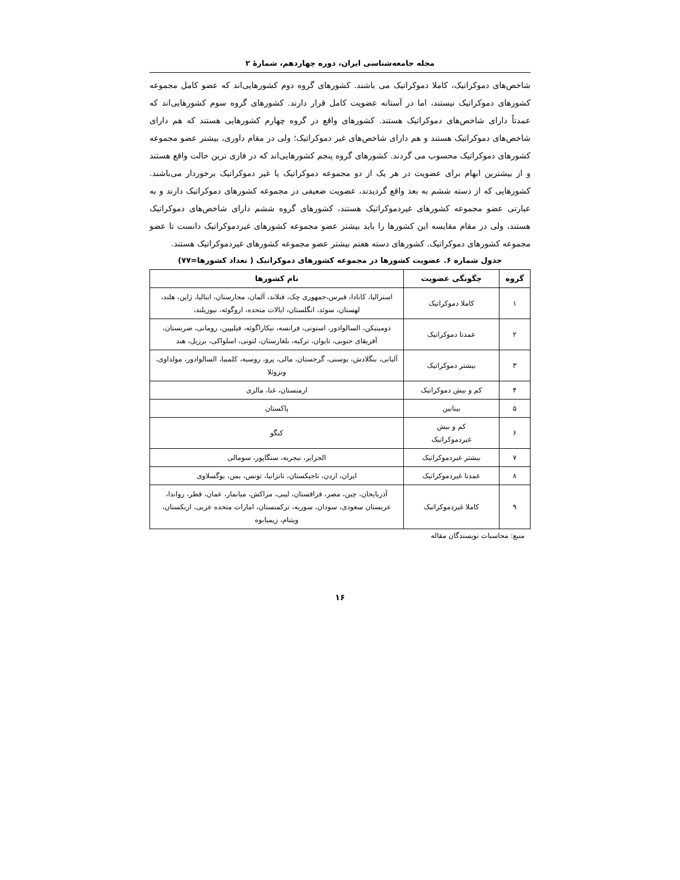مجله جامعه‌شناسی ایران، دوره چهاردهم، شمارهٔ ۲
شاخص‌های دموکراتیک، کاملا دموکراتیک می باشند. کشورهای گروه دوم کشورهایی‌اند که عضو کامل مجموعه کشورهای دموکراتیک نیستند، اما در آستانه عضویت کامل قرار دارند. کشورهای گروه سوم کشورهایی‌اند که عمدتاً دارای شاخص‌های دموکراتیک هستند. کشورهای واقع در گروه چهارم کشورهایی هستند که هم دارای شاخص‌های دموکراتیک هستند و هم دارای شاخص‌های غیر دموکراتیک؛ ولی در مقام داوری، بیشتر عضو مجموعه کشورهای دموکراتیک محسوب می گردند. کشورهای گروه پنجم کشورهایی‌اند که در فازی ترین حالت واقع هستند و از بیشترین ابهام برای عضویت در هر یک از دو مجموعه دموکراتیک یا غیر دموکراتیک برخوردار می‌باشند. کشورهایی که از دسته ششم به بعد واقع گردیدند، عضویت ضعیفی در مجموعه کشورهای دموکراتیک دارند و به عبارتی عضو مجموعه کشورهای غیردموکراتیک هستند، کشورهای گروه ششم دارای شاخص‌های دموکراتیک هستند، ولی در مقام مقایسه این کشورها را باید بیشتر عضو مجموعه کشورهای غیردموکراتیک دانست تا عضو مجموعه کشورهای دموکراتیک. کشورهای دسته هفتم بیشتر عضو مجموعه کشورهای غیردموکراتیک هستند.
جدول شماره ۶. عضویت کشورها در مجموعه کشورهای دموکراتیک ( تعداد کشورها=۷۷)
| گروه | چگونگی عضویت | نام کشورها |
| --- | --- | --- |
| ۱ | کاملا دموکراتیک | استرالیا، کانادا، قبرس،جمهوری چک، فنلاند، آلمان، مجارستان، ایتالیا، ژاپن، هلند، لهستان، سوئد، انگلستان، ایالات متحده، اروگوئه، نیوزیلند، |
| ۲ | عمدتا دموکراتیک | دومینیکن، السالوادور، استونی، فرانسه، نیکاراگوئه، فیلیپین، رومانی، صربستان، آفریقای جنوبی، تایوان، ترکیه، بلغارستان، لتونی، اسلواکی، برزیل، هند |
| ۳ | بیشتر دموکراتیک | آلبانی، بنگلادش، بوسنی، گرجستان، مالی، پرو، روسیه، کلمبیا، السالوادور، مولداوی، ونزوئلا |
| ۴ | کم و بیش دموکراتیک | ارمنستان، غنا، مالزی |
| ۵ | بینابین | پاکستان |
| ۶ | کم و بیش غیردموکراتیک | کنگو |
| ۷ | بیشتر غیردموکراتیک | الجزایر، نیجریه، سنگاپور، سومالی |
| ۸ | عمدتا غیردموکراتیک | ایران، اردن، تاجیکستان، تانزانیا، تونس، یمن، یوگسلاوی |
| ۹ | کاملا غیردموکراتیک | آذربایجان، چین، مصر، قزاقستان، لیبی، مراکش، میانمار، عمان، قطر، رواندا، عربستان سعودی، سودان، سوریه، ترکمنستان، امارات متحده عربی، ازبکستان، ویتنام، زیمبابوه |
منبع: محاسبات نویسندگان مقاله
۱۶